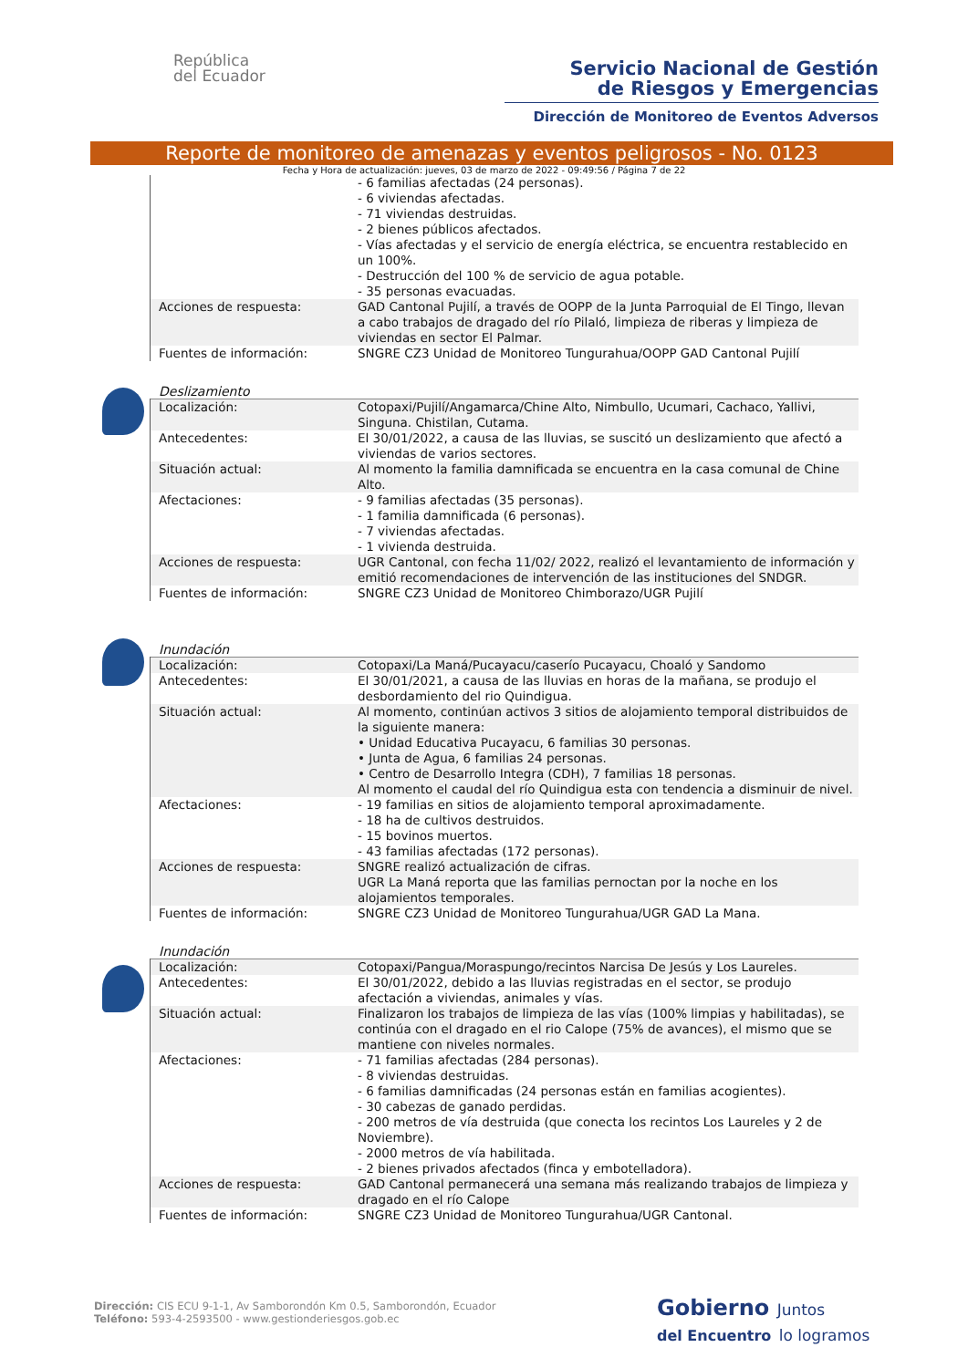República
del Ecuador
Servicio Nacional de Gestión
de Riesgos y Emergencias
Dirección de Monitoreo de Eventos Adversos
Reporte de monitoreo de amenazas y eventos peligrosos - No. 0123
Fecha y Hora de actualización: jueves, 03 de marzo de 2022 - 09:49:56 / Página 7 de 22
| | - 6 familias afectadas (24 personas). - 6 viviendas afectadas. - 71 viviendas destruidas. - 2 bienes públicos afectados. - Vías afectadas y el servicio de energía eléctrica, se encuentra restablecido en un 100%. - Destrucción del 100 % de servicio de agua potable. - 35 personas evacuadas. |
| Acciones de respuesta: | GAD Cantonal Pujilí, a través de OOPP de la Junta Parroquial de El Tingo, llevan a cabo trabajos de dragado del río Pilaló, limpieza de riberas y limpieza de viviendas en sector El Palmar. |
| Fuentes de información: | SNGRE CZ3 Unidad de Monitoreo Tungurahua/OOPP GAD Cantonal Pujilí |
Deslizamiento
| Localización: | Cotopaxi/Pujilí/Angamarca/Chine Alto, Nimbullo, Ucumari, Cachaco, Yallivi, Singuna. Chistilan, Cutama. |
| Antecedentes: | El 30/01/2022, a causa de las lluvias, se suscitó un deslizamiento que afectó a viviendas de varios sectores. |
| Situación actual: | Al momento la familia damnificada se encuentra en la casa comunal de Chine Alto. |
| Afectaciones: | - 9 familias afectadas (35 personas). - 1 familia damnificada (6 personas). - 7 viviendas afectadas. - 1 vivienda destruida. |
| Acciones de respuesta: | UGR Cantonal, con fecha 11/02/ 2022, realizó el levantamiento de información y emitió recomendaciones de intervención de las instituciones del SNDGR. |
| Fuentes de información: | SNGRE CZ3 Unidad de Monitoreo Chimborazo/UGR Pujilí |
Inundación
| Localización: | Cotopaxi/La Maná/Pucayacu/caserío Pucayacu, Choaló y Sandomo |
| Antecedentes: | El 30/01/2021, a causa de las lluvias en horas de la mañana, se produjo el desbordamiento del rio Quindigua. |
| Situación actual: | Al momento, continúan activos 3 sitios de alojamiento temporal distribuidos de la siguiente manera: • Unidad Educativa Pucayacu, 6 familias 30 personas. • Junta de Agua, 6 familias 24 personas. • Centro de Desarrollo Integra (CDH), 7 familias 18 personas. Al momento el caudal del río Quindigua esta con tendencia a disminuir de nivel. |
| Afectaciones: | - 19 familias en sitios de alojamiento temporal aproximadamente. - 18 ha de cultivos destruidos. - 15 bovinos muertos. - 43 familias afectadas (172 personas). |
| Acciones de respuesta: | SNGRE realizó actualización de cifras. UGR La Maná reporta que las familias pernoctan por la noche en los alojamientos temporales. |
| Fuentes de información: | SNGRE CZ3 Unidad de Monitoreo Tungurahua/UGR GAD La Mana. |
Inundación
| Localización: | Cotopaxi/Pangua/Moraspungo/recintos Narcisa De Jesús y Los Laureles. |
| Antecedentes: | El 30/01/2022, debido a las lluvias registradas en el sector, se produjo afectación a viviendas, animales y vías. |
| Situación actual: | Finalizaron los trabajos de limpieza de las vías (100% limpias y habilitadas), se continúa con el dragado en el rio Calope (75% de avances), el mismo que se mantiene con niveles normales. |
| Afectaciones: | - 71 familias afectadas (284 personas). - 8 viviendas destruidas. - 6 familias damnificadas (24 personas están en familias acogientes). - 30 cabezas de ganado perdidas. - 200 metros de vía destruida (que conecta los recintos Los Laureles y 2 de Noviembre). - 2000 metros de vía habilitada. - 2 bienes privados afectados (finca y embotelladora). |
| Acciones de respuesta: | GAD Cantonal permanecerá una semana más realizando trabajos de limpieza y dragado en el río Calope |
| Fuentes de información: | SNGRE CZ3 Unidad de Monitoreo Tungurahua/UGR Cantonal. |
Dirección: CIS ECU 9-1-1, Av Samborondón Km 0.5, Samborondón, Ecuador
Teléfono: 593-4-2593500 - www.gestionderiesgos.gob.ec
Gobierno Juntos
del Encuentro lo logramos